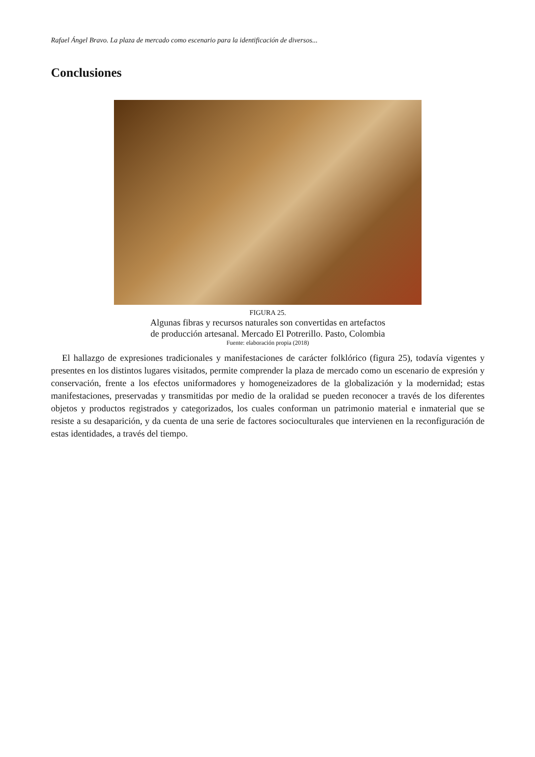Rafael Ángel Bravo. La plaza de mercado como escenario para la identificación de diversos...
Conclusiones
FIGURA 25.
Algunas fibras y recursos naturales son convertidas en artefactos
de producción artesanal. Mercado El Potrerillo. Pasto, Colombia
Fuente: elaboración propia (2018)
El hallazgo de expresiones tradicionales y manifestaciones de carácter folklórico (figura 25), todavía vigentes y presentes en los distintos lugares visitados, permite comprender la plaza de mercado como un escenario de expresión y conservación, frente a los efectos uniformadores y homogeneizadores de la globalización y la modernidad; estas manifestaciones, preservadas y transmitidas por medio de la oralidad se pueden reconocer a través de los diferentes objetos y productos registrados y categorizados, los cuales conforman un patrimonio material e inmaterial que se resiste a su desaparición, y da cuenta de una serie de factores socioculturales que intervienen en la reconfiguración de estas identidades, a través del tiempo.